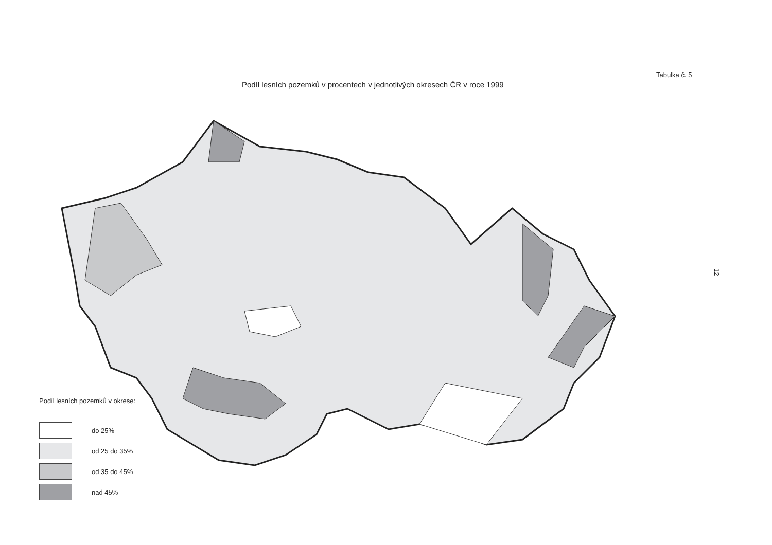Tabulka č. 5
Podíl lesních pozemků v procentech v jednotlivých okresech ČR v roce 1999
12
Podíl lesních pozemků v okrese:
do 25%
od 25 do 35%
od 35 do 45%
nad 45%